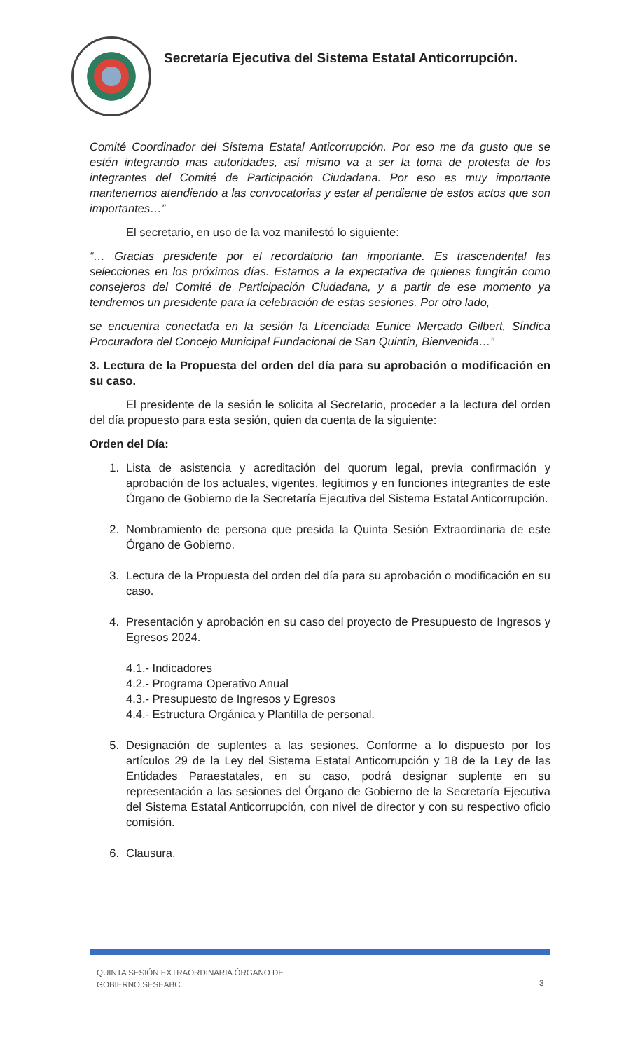Secretaría Ejecutiva del Sistema Estatal Anticorrupción.
Comité Coordinador del Sistema Estatal Anticorrupción. Por eso me da gusto que se estén integrando mas autoridades, así mismo va a ser la toma de protesta de los integrantes del Comité de Participación Ciudadana. Por eso es muy importante mantenernos atendiendo a las convocatorias y estar al pendiente de estos actos que son importantes…”
El secretario, en uso de la voz manifestó lo siguiente:
“… Gracias presidente por el recordatorio tan importante. Es trascendental las selecciones en los próximos días. Estamos a la expectativa de quienes fungirán como consejeros del Comité de Participación Ciudadana, y a partir de ese momento ya tendremos un presidente para la celebración de estas sesiones. Por otro lado,
se encuentra conectada en la sesión la Licenciada Eunice Mercado Gilbert, Síndica Procuradora del Concejo Municipal Fundacional de San Quintin, Bienvenida…”
3. Lectura de la Propuesta del orden del día para su aprobación o modificación en su caso.
El presidente de la sesión le solicita al Secretario, proceder a la lectura del orden del día propuesto para esta sesión, quien da cuenta de la siguiente:
Orden del Día:
1. Lista de asistencia y acreditación del quorum legal, previa confirmación y aprobación de los actuales, vigentes, legítimos y en funciones integrantes de este Órgano de Gobierno de la Secretaría Ejecutiva del Sistema Estatal Anticorrupción.
2. Nombramiento de persona que presida la Quinta Sesión Extraordinaria de este Órgano de Gobierno.
3. Lectura de la Propuesta del orden del día para su aprobación o modificación en su caso.
4. Presentación y aprobación en su caso del proyecto de Presupuesto de Ingresos y Egresos 2024.
4.1.- Indicadores
4.2.- Programa Operativo Anual
4.3.- Presupuesto de Ingresos y Egresos
4.4.- Estructura Orgánica y Plantilla de personal.
5. Designación de suplentes a las sesiones. Conforme a lo dispuesto por los artículos 29 de la Ley del Sistema Estatal Anticorrupción y 18 de la Ley de las Entidades Paraestatales, en su caso, podrá designar suplente en su representación a las sesiones del Órgano de Gobierno de la Secretaría Ejecutiva del Sistema Estatal Anticorrupción, con nivel de director y con su respectivo oficio comisión.
6. Clausura.
QUINTA SESIÓN EXTRAORDINARIA ÓRGANO DE
GOBIERNO SESEABC.
3